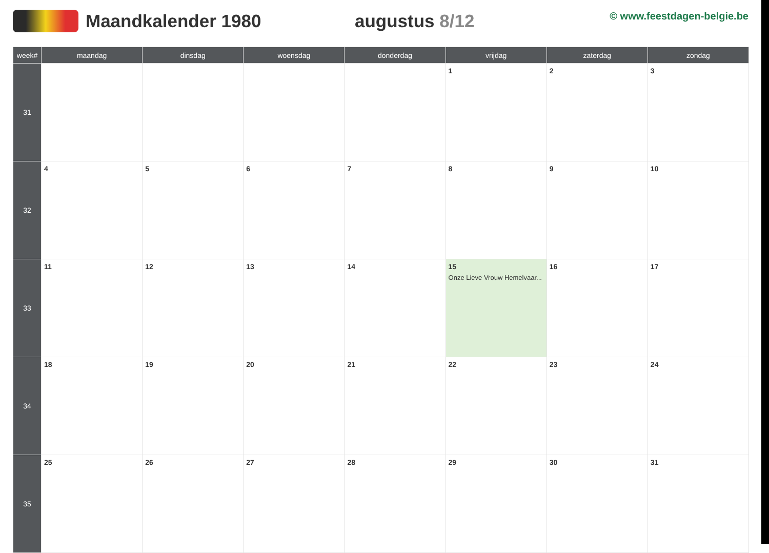Maandkalender 1980 augustus 8/12
© www.feestdagen-belgie.be
| week# | maandag | dinsdag | woensdag | donderdag | vrijdag | zaterdag | zondag |
| --- | --- | --- | --- | --- | --- | --- | --- |
| 31 | | | | | 1 | 2 | 3 |
| 32 | 4 | 5 | 6 | 7 | 8 | 9 | 10 |
| 33 | 11 | 12 | 13 | 14 | 15 Onze Lieve Vrouw Hemelvaar... | 16 | 17 |
| 34 | 18 | 19 | 20 | 21 | 22 | 23 | 24 |
| 35 | 25 | 26 | 27 | 28 | 29 | 30 | 31 |